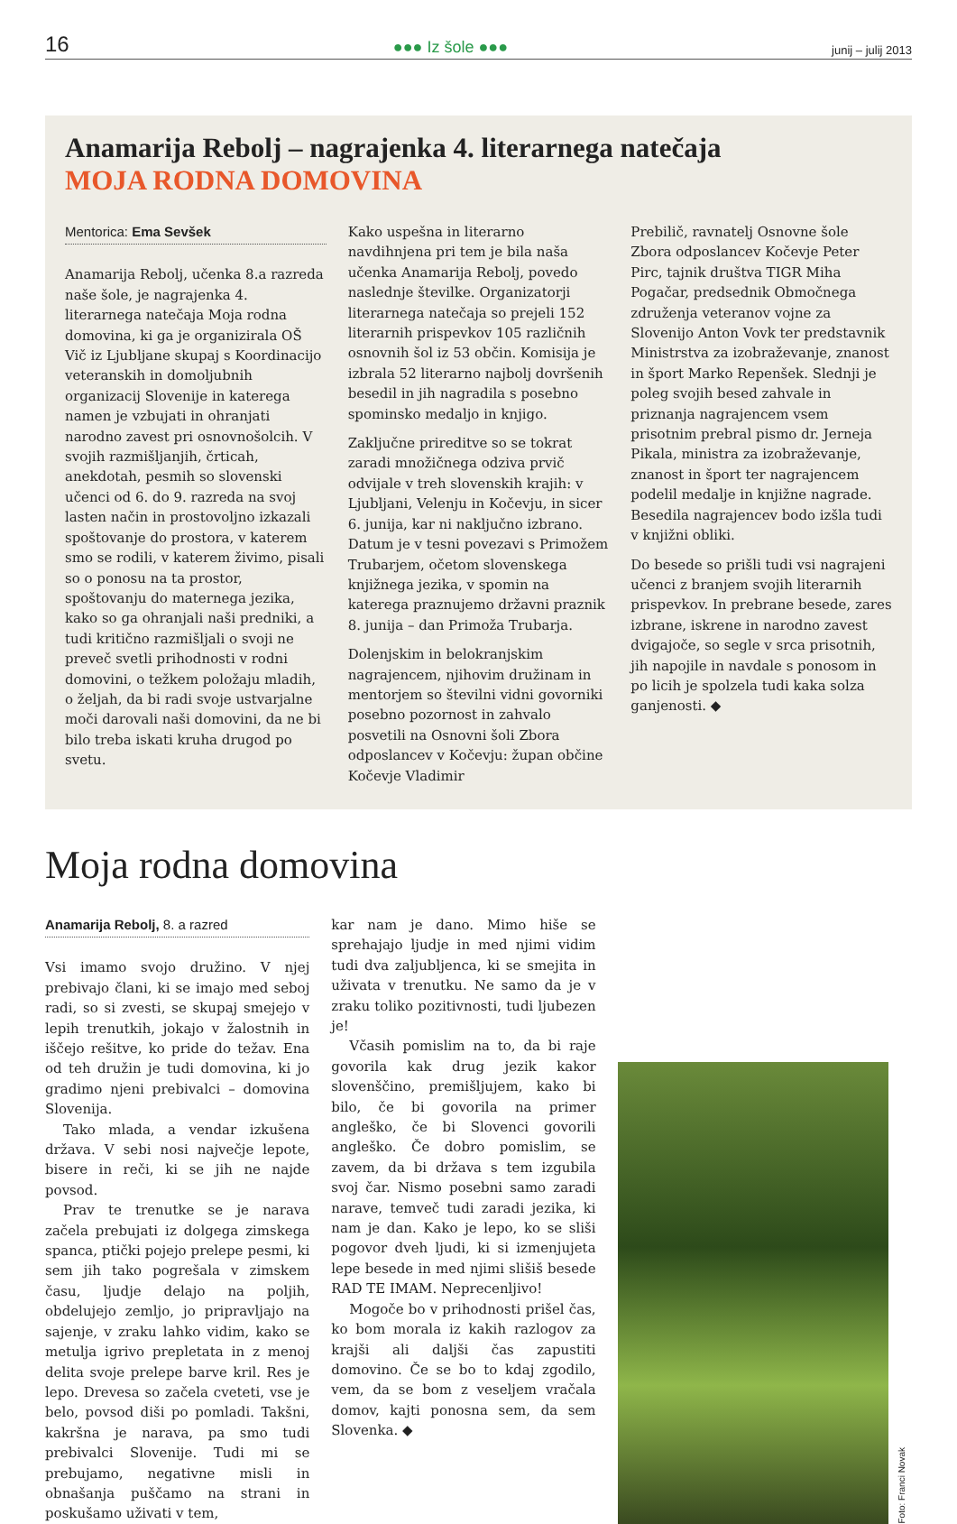16 ●●● Iz šole ●●● junij – julij 2013
Anamarija Rebolj – nagrajenka 4. literarnega natečaja
MOJA RODNA DOMOVINA
Mentorica: Ema Sevšek
Anamarija Rebolj, učenka 8.a razreda naše šole, je nagrajenka 4. literarnega natečaja Moja rodna domovina, ki ga je organizirala OŠ Vič iz Ljubljane skupaj s Koordinacijo veteranskih in domoljubnih organizacij Slovenije in katerega namen je vzbujati in ohranjati narodno zavest pri osnovnošolcih. V svojih razmišljanjih, črticah, anekdotah, pesmih so slovenski učenci od 6. do 9. razreda na svoj lasten način in prostovoljno izkazali spoštovanje do prostora, v katerem smo se rodili, v katerem živimo, pisali so o ponosu na ta prostor, spoštovanju do maternega jezika, kako so ga ohranjali naši predniki, a tudi kritično razmišljali o svoji ne preveč svetli prihodnosti v rodni domovini, o težkem položaju mladih, o željah, da bi radi svoje ustvarjalne moči darovali naši domovini, da ne bi bilo treba iskati kruha drugod po svetu.
Kako uspešna in literarno navdihnjena pri tem je bila naša učenka Anamarija Rebolj, povedo naslednje številke. Organizatorji literarnega natečaja so prejeli 152 literarnih prispevkov 105 različnih osnovnih šol iz 53 občin. Komisija je izbrala 52 literarno najbolj dovršenih besedil in jih nagradila s posebno spominsko medaljo in knjigo.
Zaključne prireditve so se tokrat zaradi množičnega odziva prvič odvijale v treh slovenskih krajih: v Ljubljani, Velenju in Kočevju, in sicer 6. junija, kar ni naključno izbrano. Datum je v tesni povezavi s Primožem Trubarjem, očetom slovenskega knjižnega jezika, v spomin na katerega praznujemo državni praznik 8. junija – dan Primoža Trubarja.
Dolenjskim in belokranjskim nagrajencem, njihovim družinam in mentorjem so številni vidni govorniki posebno pozornost in zahvalo posvetili na Osnovni šoli Zbora odposlancev v Kočevju: župan občine Kočevje Vladimir
Prebilič, ravnatelj Osnovne šole Zbora odposlancev Kočevje Peter Pirc, tajnik društva TIGR Miha Pogačar, predsednik Območnega združenja veteranov vojne za Slovenijo Anton Vovk ter predstavnik Ministrstva za izobraževanje, znanost in šport Marko Repenšek. Slednji je poleg svojih besed zahvale in priznanja nagrajencem vsem prisotnim prebral pismo dr. Jerneja Pikala, ministra za izobraževanje, znanost in šport ter nagrajencem podelil medalje in knjižne nagrade. Besedila nagrajencev bodo izšla tudi v knjižni obliki.
Do besede so prišli tudi vsi nagrajeni učenci z branjem svojih literarnih prispevkov. In prebrane besede, zares izbrane, iskrene in narodno zavest dvigajoče, so segle v srca prisotnih, jih napojile in navdale s ponosom in po licih je spolzela tudi kaka solza ganjenosti. ◆
Moja rodna domovina
Anamarija Rebolj, 8. a razred
Vsi imamo svojo družino. V njej prebivajo člani, ki se imajo med seboj radi, so si zvesti, se skupaj smejejo v lepih trenutkih, jokajo v žalostnih in iščejo rešitve, ko pride do težav. Ena od teh družin je tudi domovina, ki jo gradimo njeni prebivalci – domovina Slovenija.
Tako mlada, a vendar izkušena država. V sebi nosi največje lepote, bisere in reči, ki se jih ne najde povsod.
Prav te trenutke se je narava začela prebujati iz dolgega zimskega spanca, ptički pojejo prelepe pesmi, ki sem jih tako pogrešala v zimskem času, ljudje delajo na poljih, obdelujejo zemljo, jo pripravljajo na sajenje, v zraku lahko vidim, kako se metulja igrivo prepletata in z menoj delita svoje prelepe barve kril. Res je lepo. Drevesa so začela cveteti, vse je belo, povsod diši po pomladi. Takšni, kakršna je narava, pa smo tudi prebivalci Slovenije. Tudi mi se prebujamo, negativne misli in obnašanja puščamo na strani in poskušamo uživati v tem,
kar nam je dano. Mimo hiše se sprehajajo ljudje in med njimi vidim tudi dva zaljubljenca, ki se smejita in uživata v trenutku. Ne samo da je v zraku toliko pozitivnosti, tudi ljubezen je!
Včasih pomislim na to, da bi raje govorila kak drug jezik kakor slovenščino, premišljujem, kako bi bilo, če bi govorila na primer angleško, če bi Slovenci govorili angleško. Če dobro pomislim, se zavem, da bi država s tem izgubila svoj čar. Nismo posebni samo zaradi narave, temveč tudi zaradi jezika, ki nam je dan. Kako je lepo, ko se sliši pogovor dveh ljudi, ki si izmenjujeta lepe besede in med njimi slišiš besede RAD TE IMAM. Neprecenljivo!
Mogoče bo v prihodnosti prišel čas, ko bom morala iz kakih razlogov za krajši ali daljši čas zapustiti domovino. Če se bo to kdaj zgodilo, vem, da se bom z veseljem vračala domov, kajti ponosna sem, da sem Slovenka. ◆
Foto: Franci Novak